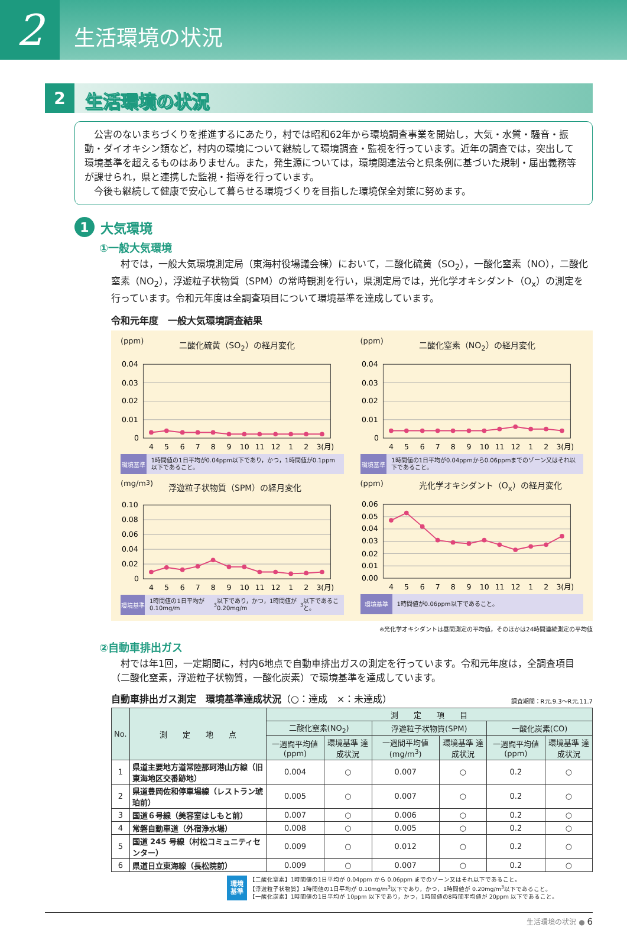2
生活環境の状況
2
生活環境の状況
　公害のないまちづくりを推進するにあたり，村では昭和62年から環境調査事業を開始し，大気・水質・騒音・振動・ダイオキシン類など，村内の環境について継続して環境調査・監視を行っています。近年の調査では，突出して環境基準を超えるものはありません。また，発生源については，環境関連法令と県条例に基づいた規制・届出義務等が課せられ，県と連携した監視・指導を行っています。
　今後も継続して健康で安心して暮らせる環境づくりを目指した環境保全対策に努めます。
1 大気環境
①一般大気環境
村では，一般大気環境測定局（東海村役場議会棟）において，二酸化硫黄（SO<sub>2</sub>），一酸化窒素（NO），二酸化窒素（NO<sub>2</sub>），浮遊粒子状物質（SPM）の常時観測を行い，県測定局では，光化学オキシダント（O<sub>x</sub>）の測定を行っています。令和元年度は全調査項目について環境基準を達成しています。
令和元年度　一般大気環境調査結果
(ppm) 二酸化硫黄（SO<sub>2</sub>）の経月変化
0.04
0.03
0.02
0.01
0
4
5
6
7
8
9
10
11
12
1
2
3(月)
環境基準
1時間値の1日平均が0.04ppm以下であり，かつ，1時間値が0.1ppm以下であること。
(ppm) 二酸化窒素（NO<sub>2</sub>）の経月変化
0.04
0.03
0.02
0.01
0
4
5
6
7
8
9
10
11
12
1
2
3(月)
環境基準
1時間値の1日平均が0.04ppmから0.06ppmまでのゾーン又はそれ以下であること。
(mg/m<sup>3</sup>) 浮遊粒子状物質（SPM）の経月変化
0.10
0.08
0.06
0.04
0.02
0
4
5
6
7
8
9
10
11
12
1
2
3(月)
環境基準
1時間値の1日平均が0.10mg/m<sup>3</sup>以下であり，かつ，1時間値が0.20mg/m<sup>3</sup>以下であること。
(ppm) 光化学オキシダント（O<sub>x</sub>）の経月変化
0.06
0.05
0.04
0.03
0.02
0.01
0.00
4
5
6
7
8
9
10
11
12
1
2
3(月)
環境基準
1時間値が0.06ppm以下であること。
※光化学オキシダントは昼間測定の平均値，そのほかは24時間連続測定の平均値
②自動車排出ガス
村では年1回，一定期間に，村内6地点で自動車排出ガスの測定を行っています。令和元年度は，全調査項目（二酸化窒素，浮遊粒子状物質，一酸化炭素）で環境基準を達成しています。
自動車排出ガス測定　環境基準達成状況（○：達成　×：未達成）
調査期間：R元.9.3〜R元.11.7
| No. | 測 定 地 点 | 測 定 項 目 | | | | | |
| --- | --- | --- | --- | --- | --- | --- | --- |
| | | 二酸化窒素(NO<sub>2</sub>) | | 浮遊粒子状物質(SPM) | | 一酸化炭素(CO) | |
| | | 一週間平均値 (ppm) | 環境基準 達成状況 | 一週間平均値 (mg/m<sup>3</sup>) | 環境基準 達成状況 | 一週間平均値 (ppm) | 環境基準 達成状況 |
| 1 | 県道主要地方道常陸那珂港山方線（旧東海地区交番跡地） | 0.004 | ○ | 0.007 | ○ | 0.2 | ○ |
| 2 | 県道豊岡佐和停車場線（レストラン琥珀前） | 0.005 | ○ | 0.007 | ○ | 0.2 | ○ |
| 3 | 国道６号線（美容室はしもと前） | 0.007 | ○ | 0.006 | ○ | 0.2 | ○ |
| 4 | 常磐自動車道（外宿浄水場） | 0.008 | ○ | 0.005 | ○ | 0.2 | ○ |
| 5 | 国道 245 号線（村松コミュニティセンター） | 0.009 | ○ | 0.012 | ○ | 0.2 | ○ |
| 6 | 県道日立東海線（長松院前） | 0.009 | ○ | 0.007 | ○ | 0.2 | ○ |
環境
基準
【二酸化窒素】1時間値の1日平均が 0.04ppm から 0.06ppm までのゾーン又はそれ以下であること。
【浮遊粒子状物質】1時間値の1日平均が 0.10mg/m<sup>3</sup>以下であり，かつ，1時間値が 0.20mg/m<sup>3</sup>以下であること。
【一酸化炭素】1時間値の1日平均が 10ppm 以下であり，かつ，1時間値の8時間平均値が 20ppm 以下であること。
生活環境の状況 ● 6